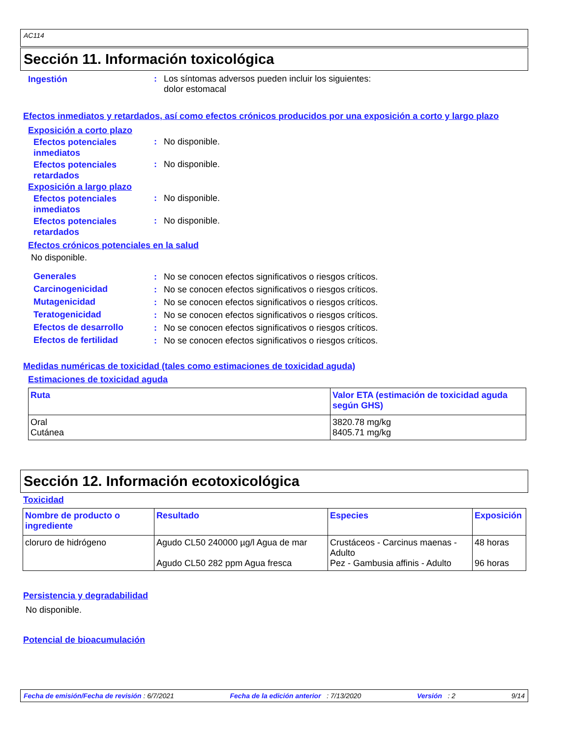AC114
Sección 11. Información toxicológica
Ingestión
: Los síntomas adversos pueden incluir los siguientes:
dolor estomacal
Efectos inmediatos y retardados, así como efectos crónicos producidos por una exposición a corto y largo plazo
Exposición a corto plazo
Efectos potenciales inmediatos
: No disponible.
Efectos potenciales retardados
: No disponible.
Exposición a largo plazo
Efectos potenciales inmediatos
: No disponible.
Efectos potenciales retardados
: No disponible.
Efectos crónicos potenciales en la salud
No disponible.
Generales
: No se conocen efectos significativos o riesgos críticos.
Carcinogenicidad
: No se conocen efectos significativos o riesgos críticos.
Mutagenicidad
: No se conocen efectos significativos o riesgos críticos.
Teratogenicidad
: No se conocen efectos significativos o riesgos críticos.
Efectos de desarrollo
: No se conocen efectos significativos o riesgos críticos.
Efectos de fertilidad
: No se conocen efectos significativos o riesgos críticos.
Medidas numéricas de toxicidad (tales como estimaciones de toxicidad aguda)
Estimaciones de toxicidad aguda
| Ruta | Valor ETA (estimación de toxicidad aguda según GHS) |
| --- | --- |
| Oral Cutánea | 3820.78 mg/kg 8405.71 mg/kg |
Sección 12. Información ecotoxicológica
Toxicidad
| Nombre de producto o ingrediente | Resultado | Especies | Exposición |
| --- | --- | --- | --- |
| cloruro de hidrógeno | Agudo CL50 240000 µg/l Agua de mar Agudo CL50 282 ppm Agua fresca | Crustáceos - Carcinus maenas - Adulto Pez - Gambusia affinis - Adulto | 48 horas 96 horas |
Persistencia y degradabilidad
No disponible.
Potencial de bioacumulación
Fecha de emisión/Fecha de revisión : 6/7/2021 Fecha de la edición anterior : 7/13/2020 Versión : 2 9/14